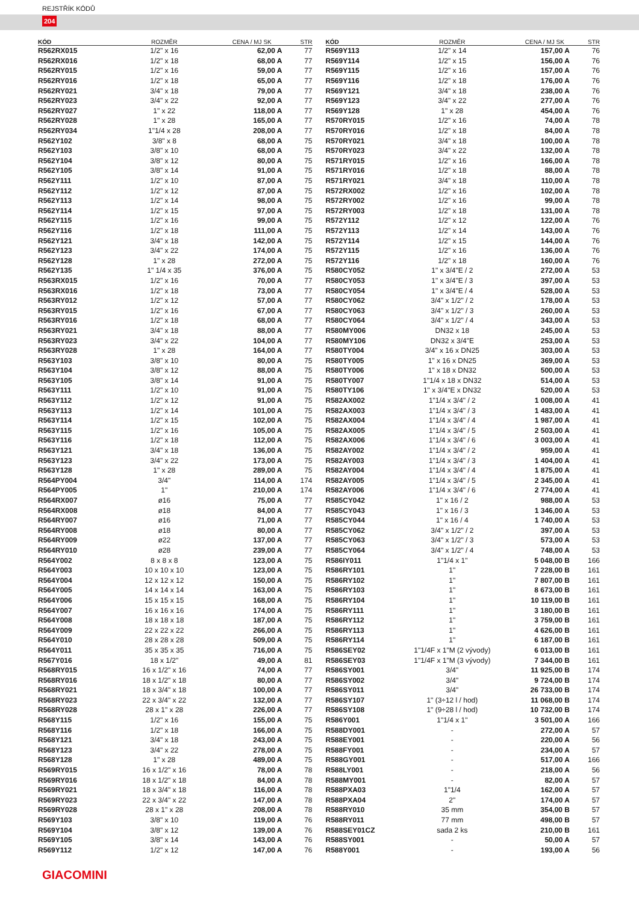REJSTŘÍK KÓDŮ
204
| KÓD | ROZMĚR | CENA / MJ SK | STR |
| --- | --- | --- | --- |
| R562RX015 | 1/2" x 16 | 62,00 A | 77 |
| R562RX016 | 1/2" x 18 | 68,00 A | 77 |
| R562RY015 | 1/2" x 16 | 59,00 A | 77 |
| R562RY016 | 1/2" x 18 | 65,00 A | 77 |
| R562RY021 | 3/4" x 18 | 79,00 A | 77 |
| R562RY023 | 3/4" x 22 | 92,00 A | 77 |
| R562RY027 | 1" x 22 | 118,00 A | 77 |
| R562RY028 | 1" x 28 | 165,00 A | 77 |
| R562RY034 | 1"1/4 x 28 | 208,00 A | 77 |
| R562Y102 | 3/8" x 8 | 68,00 A | 75 |
| R562Y103 | 3/8" x 10 | 68,00 A | 75 |
| R562Y104 | 3/8" x 12 | 80,00 A | 75 |
| R562Y105 | 3/8" x 14 | 91,00 A | 75 |
| R562Y111 | 1/2" x 10 | 87,00 A | 75 |
| R562Y112 | 1/2" x 12 | 87,00 A | 75 |
| R562Y113 | 1/2" x 14 | 98,00 A | 75 |
| R562Y114 | 1/2" x 15 | 97,00 A | 75 |
| R562Y115 | 1/2" x 16 | 99,00 A | 75 |
| R562Y116 | 1/2" x 18 | 111,00 A | 75 |
| R562Y121 | 3/4" x 18 | 142,00 A | 75 |
| R562Y123 | 3/4" x 22 | 174,00 A | 75 |
| R562Y128 | 1" x 28 | 272,00 A | 75 |
| R562Y135 | 1" 1/4 x 35 | 376,00 A | 75 |
| R563RX015 | 1/2" x 16 | 70,00 A | 77 |
| R563RX016 | 1/2" x 18 | 73,00 A | 77 |
| R563RY012 | 1/2" x 12 | 57,00 A | 77 |
| R563RY015 | 1/2" x 16 | 67,00 A | 77 |
| R563RY016 | 1/2" x 18 | 68,00 A | 77 |
| R563RY021 | 3/4" x 18 | 88,00 A | 77 |
| R563RY023 | 3/4" x 22 | 104,00 A | 77 |
| R563RY028 | 1" x 28 | 164,00 A | 77 |
| R563Y103 | 3/8" x 10 | 80,00 A | 75 |
| R563Y104 | 3/8" x 12 | 88,00 A | 75 |
| R563Y105 | 3/8" x 14 | 91,00 A | 75 |
| R563Y111 | 1/2" x 10 | 91,00 A | 75 |
| R563Y112 | 1/2" x 12 | 91,00 A | 75 |
| R563Y113 | 1/2" x 14 | 101,00 A | 75 |
| R563Y114 | 1/2" x 15 | 102,00 A | 75 |
| R563Y115 | 1/2" x 16 | 105,00 A | 75 |
| R563Y116 | 1/2" x 18 | 112,00 A | 75 |
| R563Y121 | 3/4" x 18 | 136,00 A | 75 |
| R563Y123 | 3/4" x 22 | 173,00 A | 75 |
| R563Y128 | 1" x 28 | 289,00 A | 75 |
| R564PY004 | 3/4" | 114,00 A | 174 |
| R564PY005 | 1" | 210,00 A | 174 |
| R564RX007 | ø16 | 75,00 A | 77 |
| R564RX008 | ø18 | 84,00 A | 77 |
| R564RY007 | ø16 | 71,00 A | 77 |
| R564RY008 | ø18 | 80,00 A | 77 |
| R564RY009 | ø22 | 137,00 A | 77 |
| R564RY010 | ø28 | 239,00 A | 77 |
| R564Y002 | 8 x 8 x 8 | 123,00 A | 75 |
| R564Y003 | 10 x 10 x 10 | 123,00 A | 75 |
| R564Y004 | 12 x 12 x 12 | 150,00 A | 75 |
| R564Y005 | 14 x 14 x 14 | 163,00 A | 75 |
| R564Y006 | 15 x 15 x 15 | 168,00 A | 75 |
| R564Y007 | 16 x 16 x 16 | 174,00 A | 75 |
| R564Y008 | 18 x 18 x 18 | 187,00 A | 75 |
| R564Y009 | 22 x 22 x 22 | 266,00 A | 75 |
| R564Y010 | 28 x 28 x 28 | 509,00 A | 75 |
| R564Y011 | 35 x 35 x 35 | 716,00 A | 75 |
| R567Y016 | 18 x 1/2" | 49,00 A | 81 |
| R568RY015 | 16 x 1/2" x 16 | 74,00 A | 77 |
| R568RY016 | 18 x 1/2" x 18 | 80,00 A | 77 |
| R568RY021 | 18 x 3/4" x 18 | 100,00 A | 77 |
| R568RY023 | 22 x 3/4" x 22 | 132,00 A | 77 |
| R568RY028 | 28 x 1" x 28 | 226,00 A | 77 |
| R568Y115 | 1/2" x 16 | 155,00 A | 75 |
| R568Y116 | 1/2" x 18 | 166,00 A | 75 |
| R568Y121 | 3/4" x 18 | 243,00 A | 75 |
| R568Y123 | 3/4" x 22 | 278,00 A | 75 |
| R568Y128 | 1" x 28 | 489,00 A | 75 |
| R569RY015 | 16 x 1/2" x 16 | 78,00 A | 78 |
| R569RY016 | 18 x 1/2" x 18 | 84,00 A | 78 |
| R569RY021 | 18 x 3/4" x 18 | 116,00 A | 78 |
| R569RY023 | 22 x 3/4" x 22 | 147,00 A | 78 |
| R569RY028 | 28 x 1" x 28 | 208,00 A | 78 |
| R569Y103 | 3/8" x 10 | 119,00 A | 76 |
| R569Y104 | 3/8" x 12 | 139,00 A | 76 |
| R569Y105 | 3/8" x 14 | 143,00 A | 76 |
| R569Y112 | 1/2" x 12 | 147,00 A | 76 |
| KÓD | ROZMĚR | CENA / MJ SK | STR |
| --- | --- | --- | --- |
| R569Y113 | 1/2" x 14 | 157,00 A | 76 |
| R569Y114 | 1/2" x 15 | 156,00 A | 76 |
| R569Y115 | 1/2" x 16 | 157,00 A | 76 |
| R569Y116 | 1/2" x 18 | 176,00 A | 76 |
| R569Y121 | 3/4" x 18 | 238,00 A | 76 |
| R569Y123 | 3/4" x 22 | 277,00 A | 76 |
| R569Y128 | 1" x 28 | 454,00 A | 76 |
| R570RY015 | 1/2" x 16 | 74,00 A | 78 |
| R570RY016 | 1/2" x 18 | 84,00 A | 78 |
| R570RY021 | 3/4" x 18 | 100,00 A | 78 |
| R570RY023 | 3/4" x 22 | 132,00 A | 78 |
| R571RY015 | 1/2" x 16 | 166,00 A | 78 |
| R571RY016 | 1/2" x 18 | 88,00 A | 78 |
| R571RY021 | 3/4" x 18 | 110,00 A | 78 |
| R572RX002 | 1/2" x 16 | 102,00 A | 78 |
| R572RY002 | 1/2" x 16 | 99,00 A | 78 |
| R572RY003 | 1/2" x 18 | 131,00 A | 78 |
| R572Y112 | 1/2" x 12 | 122,00 A | 76 |
| R572Y113 | 1/2" x 14 | 143,00 A | 76 |
| R572Y114 | 1/2" x 15 | 144,00 A | 76 |
| R572Y115 | 1/2" x 16 | 136,00 A | 76 |
| R572Y116 | 1/2" x 18 | 160,00 A | 76 |
| R580CY052 | 1" x 3/4"E / 2 | 272,00 A | 53 |
| R580CY053 | 1" x 3/4"E / 3 | 397,00 A | 53 |
| R580CY054 | 1" x 3/4"E / 4 | 528,00 A | 53 |
| R580CY062 | 3/4" x 1/2" / 2 | 178,00 A | 53 |
| R580CY063 | 3/4" x 1/2" / 3 | 260,00 A | 53 |
| R580CY064 | 3/4" x 1/2" / 4 | 343,00 A | 53 |
| R580MY006 | DN32 x 18 | 245,00 A | 53 |
| R580MY106 | DN32 x 3/4"E | 253,00 A | 53 |
| R580TY004 | 3/4" x 16 x DN25 | 303,00 A | 53 |
| R580TY005 | 1" x 16 x DN25 | 369,00 A | 53 |
| R580TY006 | 1" x 18 x DN32 | 500,00 A | 53 |
| R580TY007 | 1"1/4 x 18 x DN32 | 514,00 A | 53 |
| R580TY106 | 1" x 3/4"E x DN32 | 520,00 A | 53 |
| R582AX002 | 1"1/4 x 3/4" / 2 | 1 008,00 A | 41 |
| R582AX003 | 1"1/4 x 3/4" / 3 | 1 483,00 A | 41 |
| R582AX004 | 1"1/4 x 3/4" / 4 | 1 987,00 A | 41 |
| R582AX005 | 1"1/4 x 3/4" / 5 | 2 503,00 A | 41 |
| R582AX006 | 1"1/4 x 3/4" / 6 | 3 003,00 A | 41 |
| R582AY002 | 1"1/4 x 3/4" / 2 | 959,00 A | 41 |
| R582AY003 | 1"1/4 x 3/4" / 3 | 1 404,00 A | 41 |
| R582AY004 | 1"1/4 x 3/4" / 4 | 1 875,00 A | 41 |
| R582AY005 | 1"1/4 x 3/4" / 5 | 2 345,00 A | 41 |
| R582AY006 | 1"1/4 x 3/4" / 6 | 2 774,00 A | 41 |
| R585CY042 | 1" x 16 / 2 | 988,00 A | 53 |
| R585CY043 | 1" x 16 / 3 | 1 346,00 A | 53 |
| R585CY044 | 1" x 16 / 4 | 1 740,00 A | 53 |
| R585CY062 | 3/4" x 1/2" / 2 | 397,00 A | 53 |
| R585CY063 | 3/4" x 1/2" / 3 | 573,00 A | 53 |
| R585CY064 | 3/4" x 1/2" / 4 | 748,00 A | 53 |
| R586IY011 | 1"1/4 x 1" | 5 048,00 B | 166 |
| R586RY101 | 1" | 7 228,00 B | 161 |
| R586RY102 | 1" | 7 807,00 B | 161 |
| R586RY103 | 1" | 8 673,00 B | 161 |
| R586RY104 | 1" | 10 119,00 B | 161 |
| R586RY111 | 1" | 3 180,00 B | 161 |
| R586RY112 | 1" | 3 759,00 B | 161 |
| R586RY113 | 1" | 4 626,00 B | 161 |
| R586RY114 | 1" | 6 187,00 B | 161 |
| R586SEY02 | 1"1/4F x 1"M (2 vývody) | 6 013,00 B | 161 |
| R586SEY03 | 1"1/4F x 1"M (3 vývody) | 7 344,00 B | 161 |
| R586SY001 | 3/4" | 11 925,00 B | 174 |
| R586SY002 | 3/4" | 9 724,00 B | 174 |
| R586SY011 | 3/4" | 26 733,00 B | 174 |
| R586SY107 | 1" (3÷12 l / hod) | 11 068,00 B | 174 |
| R586SY108 | 1" (9÷28 l / hod) | 10 732,00 B | 174 |
| R586Y001 | 1"1/4 x 1" | 3 501,00 A | 166 |
| R588DY001 | - | 272,00 A | 57 |
| R588EY001 | - | 220,00 A | 56 |
| R588FY001 | - | 234,00 A | 57 |
| R588GY001 | - | 517,00 A | 166 |
| R588LY001 | - | 218,00 A | 56 |
| R588MY001 | - | 82,00 A | 57 |
| R588PXA03 | 1"1/4 | 162,00 A | 57 |
| R588PXA04 | 2" | 174,00 A | 57 |
| R588RY010 | 35 mm | 354,00 B | 57 |
| R588RY011 | 77 mm | 498,00 B | 57 |
| R588SEY01CZ | sada 2 ks | 210,00 B | 161 |
| R588SY001 | - | 50,00 A | 57 |
| R588Y001 | - | 193,00 A | 56 |
GIACOMINI